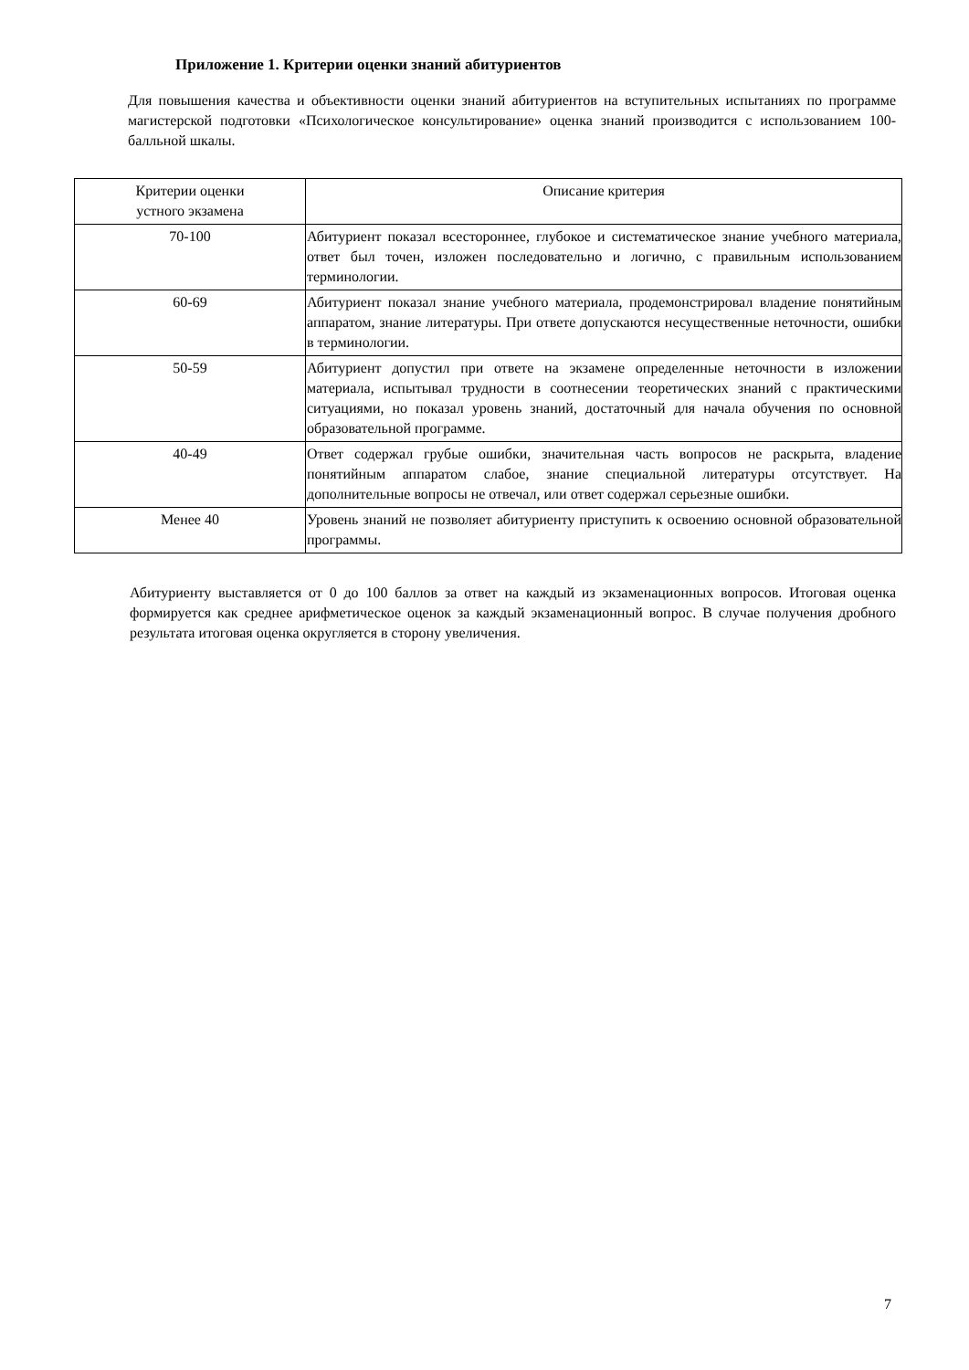Приложение 1. Критерии оценки знаний абитуриентов
Для повышения качества и объективности оценки знаний абитуриентов на вступительных испытаниях по программе магистерской подготовки «Психологическое консультирование» оценка знаний производится с использованием 100-балльной шкалы.
| Критерии оценки устного экзамена | Описание критерия |
| --- | --- |
| 70-100 | Абитуриент показал всестороннее, глубокое и систематическое знание учебного материала, ответ был точен, изложен последовательно и логично, с правильным использованием терминологии. |
| 60-69 | Абитуриент показал знание учебного материала, продемонстрировал владение понятийным аппаратом, знание литературы. При ответе допускаются несущественные неточности, ошибки в терминологии. |
| 50-59 | Абитуриент допустил при ответе на экзамене определенные неточности в изложении материала, испытывал трудности в соотнесении теоретических знаний с практическими ситуациями, но показал уровень знаний, достаточный для начала обучения по основной образовательной программе. |
| 40-49 | Ответ содержал грубые ошибки, значительная часть вопросов не раскрыта, владение понятийным аппаратом слабое, знание специальной литературы отсутствует. На дополнительные вопросы не отвечал, или ответ содержал серьезные ошибки. |
| Менее 40 | Уровень знаний не позволяет абитуриенту приступить к освоению основной образовательной программы. |
Абитуриенту выставляется от 0 до 100 баллов за ответ на каждый из экзаменационных вопросов. Итоговая оценка формируется как среднее арифметическое оценок за каждый экзаменационный вопрос. В случае получения дробного результата итоговая оценка округляется в сторону увеличения.
7